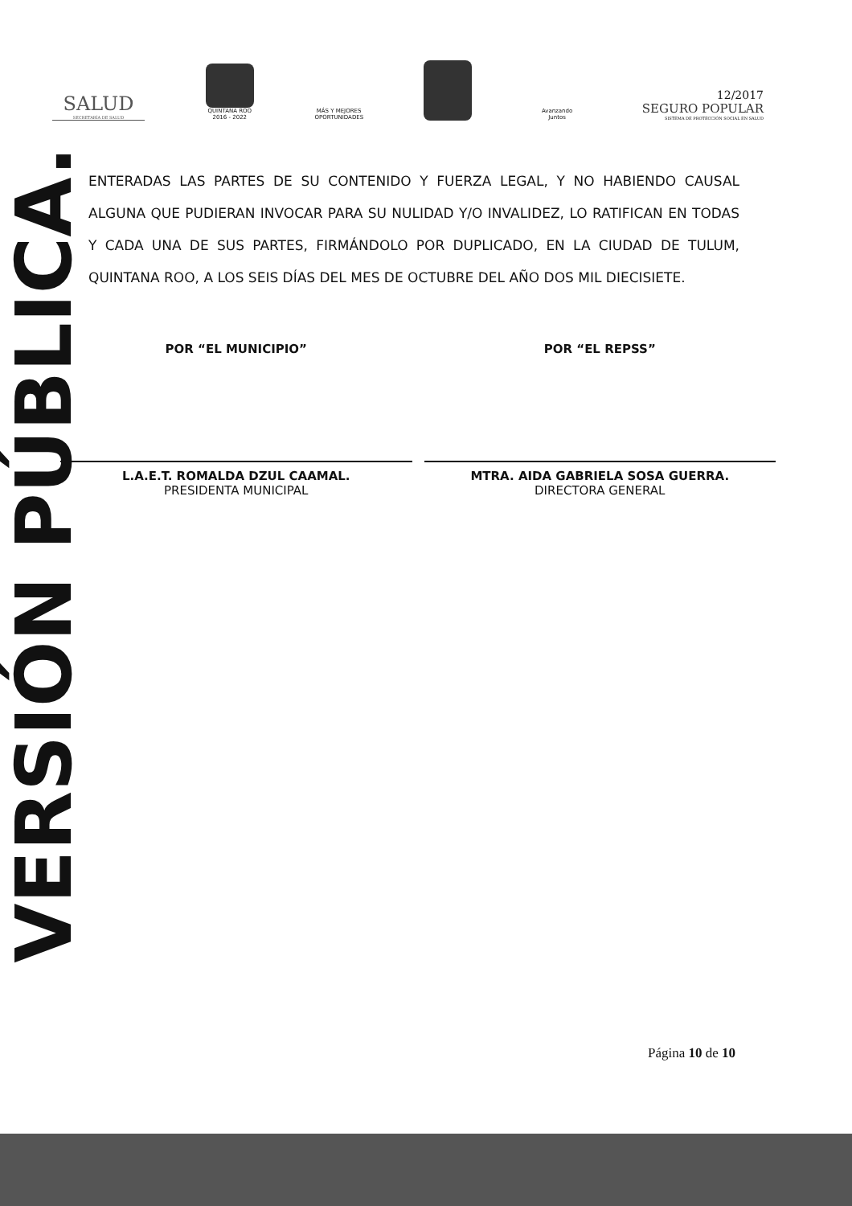SALUD
SECRETARÍA DE SALUD
QUINTANA ROO
2016 - 2022
MÁS Y MEJORES OPORTUNIDADES
Avanzando Juntos
12/2017
SEGURO POPULAR
SISTEMA DE PROTECCIÓN SOCIAL EN SALUD
ENTERADAS LAS PARTES DE SU CONTENIDO Y FUERZA LEGAL, Y NO HABIENDO CAUSAL ALGUNA QUE PUDIERAN INVOCAR PARA SU NULIDAD Y/O INVALIDEZ, LO RATIFICAN EN TODAS Y CADA UNA DE SUS PARTES, FIRMÁNDOLO POR DUPLICADO, EN LA CIUDAD DE TULUM, QUINTANA ROO, A LOS SEIS DÍAS DEL MES DE OCTUBRE DEL AÑO DOS MIL DIECISIETE.
POR “EL MUNICIPIO”
L.A.E.T. ROMALDA DZUL CAAMAL.
PRESIDENTA MUNICIPAL
POR “EL REPSS”
MTRA. AIDA GABRIELA SOSA GUERRA.
DIRECTORA GENERAL
VERSIÓN PÚBLICA.
Página 10 de 10